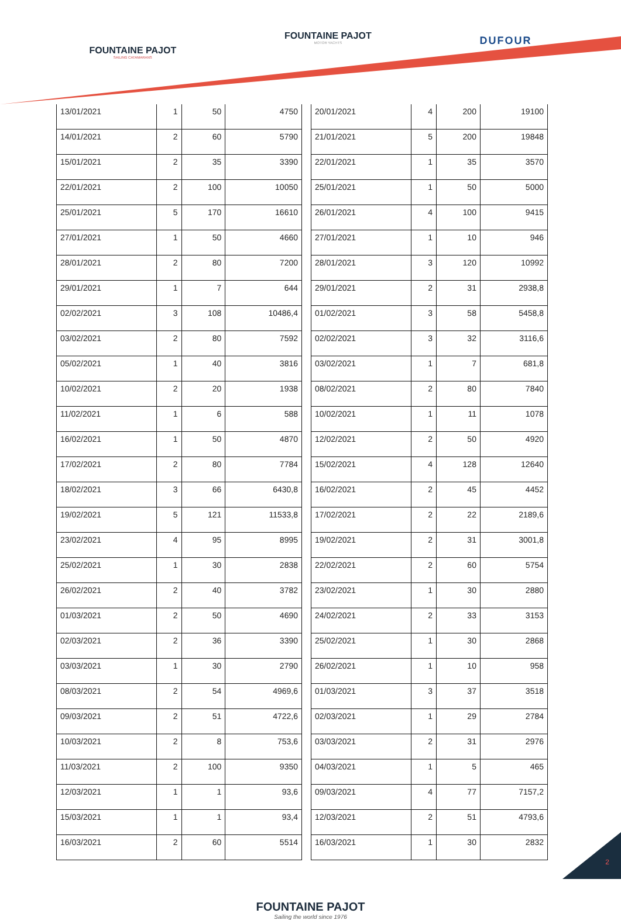FOUNTAINE PAJOT
SAILING CATAMARANS
FOUNTAINE PAJOT
MOTOR YACHTS
DUFOUR
| 13/01/2021 | 1 | 50 | 4750 |
| 14/01/2021 | 2 | 60 | 5790 |
| 15/01/2021 | 2 | 35 | 3390 |
| 22/01/2021 | 2 | 100 | 10050 |
| 25/01/2021 | 5 | 170 | 16610 |
| 27/01/2021 | 1 | 50 | 4660 |
| 28/01/2021 | 2 | 80 | 7200 |
| 29/01/2021 | 1 | 7 | 644 |
| 02/02/2021 | 3 | 108 | 10486,4 |
| 03/02/2021 | 2 | 80 | 7592 |
| 05/02/2021 | 1 | 40 | 3816 |
| 10/02/2021 | 2 | 20 | 1938 |
| 11/02/2021 | 1 | 6 | 588 |
| 16/02/2021 | 1 | 50 | 4870 |
| 17/02/2021 | 2 | 80 | 7784 |
| 18/02/2021 | 3 | 66 | 6430,8 |
| 19/02/2021 | 5 | 121 | 11533,8 |
| 23/02/2021 | 4 | 95 | 8995 |
| 25/02/2021 | 1 | 30 | 2838 |
| 26/02/2021 | 2 | 40 | 3782 |
| 01/03/2021 | 2 | 50 | 4690 |
| 02/03/2021 | 2 | 36 | 3390 |
| 03/03/2021 | 1 | 30 | 2790 |
| 08/03/2021 | 2 | 54 | 4969,6 |
| 09/03/2021 | 2 | 51 | 4722,6 |
| 10/03/2021 | 2 | 8 | 753,6 |
| 11/03/2021 | 2 | 100 | 9350 |
| 12/03/2021 | 1 | 1 | 93,6 |
| 15/03/2021 | 1 | 1 | 93,4 |
| 16/03/2021 | 2 | 60 | 5514 |
| 20/01/2021 | 4 | 200 | 19100 |
| 21/01/2021 | 5 | 200 | 19848 |
| 22/01/2021 | 1 | 35 | 3570 |
| 25/01/2021 | 1 | 50 | 5000 |
| 26/01/2021 | 4 | 100 | 9415 |
| 27/01/2021 | 1 | 10 | 946 |
| 28/01/2021 | 3 | 120 | 10992 |
| 29/01/2021 | 2 | 31 | 2938,8 |
| 01/02/2021 | 3 | 58 | 5458,8 |
| 02/02/2021 | 3 | 32 | 3116,6 |
| 03/02/2021 | 1 | 7 | 681,8 |
| 08/02/2021 | 2 | 80 | 7840 |
| 10/02/2021 | 1 | 11 | 1078 |
| 12/02/2021 | 2 | 50 | 4920 |
| 15/02/2021 | 4 | 128 | 12640 |
| 16/02/2021 | 2 | 45 | 4452 |
| 17/02/2021 | 2 | 22 | 2189,6 |
| 19/02/2021 | 2 | 31 | 3001,8 |
| 22/02/2021 | 2 | 60 | 5754 |
| 23/02/2021 | 1 | 30 | 2880 |
| 24/02/2021 | 2 | 33 | 3153 |
| 25/02/2021 | 1 | 30 | 2868 |
| 26/02/2021 | 1 | 10 | 958 |
| 01/03/2021 | 3 | 37 | 3518 |
| 02/03/2021 | 1 | 29 | 2784 |
| 03/03/2021 | 2 | 31 | 2976 |
| 04/03/2021 | 1 | 5 | 465 |
| 09/03/2021 | 4 | 77 | 7157,2 |
| 12/03/2021 | 2 | 51 | 4793,6 |
| 16/03/2021 | 1 | 30 | 2832 |
FOUNTAINE PAJOT
Sailing the world since 1976
2